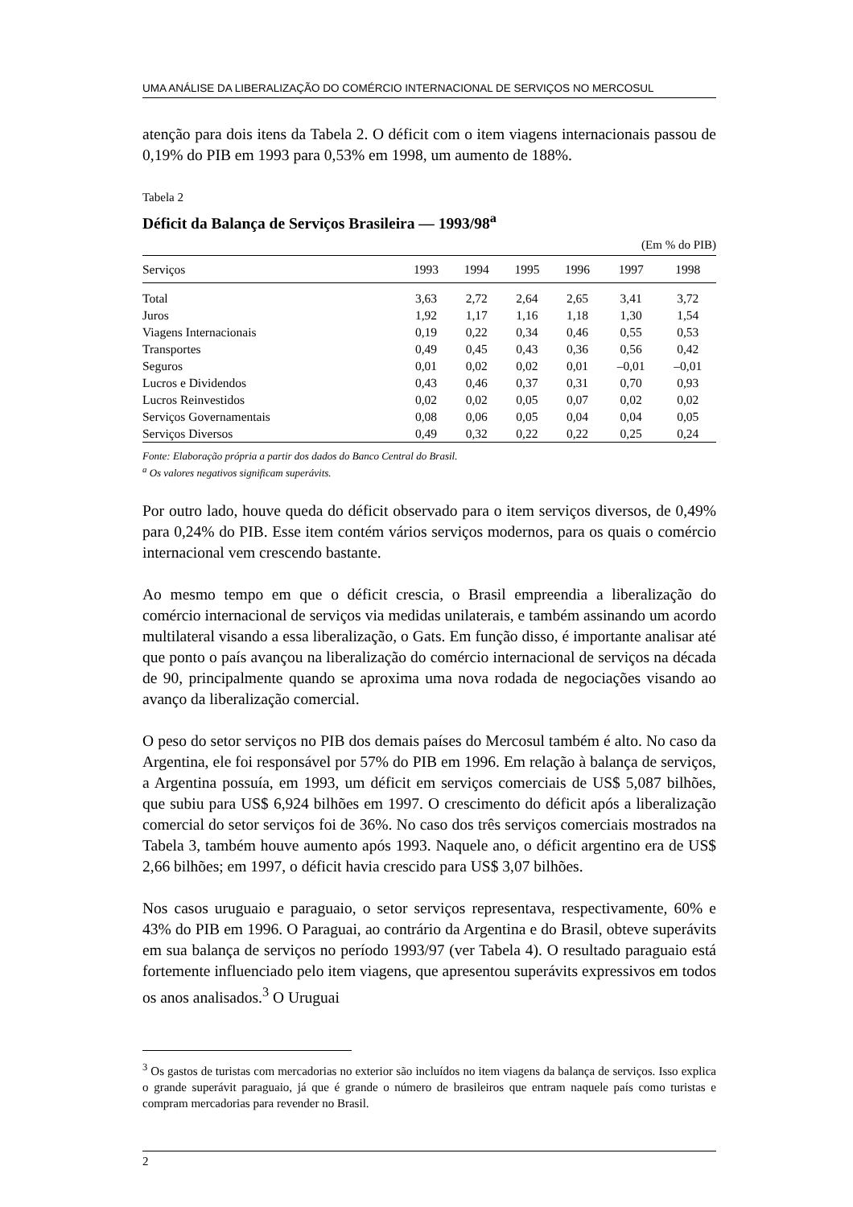UMA ANÁLISE DA LIBERALIZAÇÃO DO COMÉRCIO INTERNACIONAL DE SERVIÇOS NO MERCOSUL
atenção para dois itens da Tabela 2. O déficit com o item viagens internacionais passou de 0,19% do PIB em 1993 para 0,53% em 1998, um aumento de 188%.
Tabela 2
Déficit da Balança de Serviços Brasileira — 1993/98<sup>a</sup>
(Em % do PIB)
| Serviços | 1993 | 1994 | 1995 | 1996 | 1997 | 1998 |
| --- | --- | --- | --- | --- | --- | --- |
| Total | 3,63 | 2,72 | 2,64 | 2,65 | 3,41 | 3,72 |
| Juros | 1,92 | 1,17 | 1,16 | 1,18 | 1,30 | 1,54 |
| Viagens Internacionais | 0,19 | 0,22 | 0,34 | 0,46 | 0,55 | 0,53 |
| Transportes | 0,49 | 0,45 | 0,43 | 0,36 | 0,56 | 0,42 |
| Seguros | 0,01 | 0,02 | 0,02 | 0,01 | –0,01 | –0,01 |
| Lucros e Dividendos | 0,43 | 0,46 | 0,37 | 0,31 | 0,70 | 0,93 |
| Lucros Reinvestidos | 0,02 | 0,02 | 0,05 | 0,07 | 0,02 | 0,02 |
| Serviços Governamentais | 0,08 | 0,06 | 0,05 | 0,04 | 0,04 | 0,05 |
| Serviços Diversos | 0,49 | 0,32 | 0,22 | 0,22 | 0,25 | 0,24 |
Fonte: Elaboração própria a partir dos dados do Banco Central do Brasil.
<sup>a</sup> Os valores negativos significam superávits.
Por outro lado, houve queda do déficit observado para o item serviços diversos, de 0,49% para 0,24% do PIB. Esse item contém vários serviços modernos, para os quais o comércio internacional vem crescendo bastante.
Ao mesmo tempo em que o déficit crescia, o Brasil empreendia a liberalização do comércio internacional de serviços via medidas unilaterais, e também assinando um acordo multilateral visando a essa liberalização, o Gats. Em função disso, é importante analisar até que ponto o país avançou na liberalização do comércio internacional de serviços na década de 90, principalmente quando se aproxima uma nova rodada de negociações visando ao avanço da liberalização comercial.
O peso do setor serviços no PIB dos demais países do Mercosul também é alto. No caso da Argentina, ele foi responsável por 57% do PIB em 1996. Em relação à balança de serviços, a Argentina possuía, em 1993, um déficit em serviços comerciais de US$ 5,087 bilhões, que subiu para US$ 6,924 bilhões em 1997. O crescimento do déficit após a liberalização comercial do setor serviços foi de 36%. No caso dos três serviços comerciais mostrados na Tabela 3, também houve aumento após 1993. Naquele ano, o déficit argentino era de US$ 2,66 bilhões; em 1997, o déficit havia crescido para US$ 3,07 bilhões.
Nos casos uruguaio e paraguaio, o setor serviços representava, respectivamente, 60% e 43% do PIB em 1996. O Paraguai, ao contrário da Argentina e do Brasil, obteve superávits em sua balança de serviços no período 1993/97 (ver Tabela 4). O resultado paraguaio está fortemente influenciado pelo item viagens, que apresentou superávits expressivos em todos os anos analisados.<sup>3</sup> O Uruguai
<sup>3</sup> Os gastos de turistas com mercadorias no exterior são incluídos no item viagens da balança de serviços. Isso explica o grande superávit paraguaio, já que é grande o número de brasileiros que entram naquele país como turistas e compram mercadorias para revender no Brasil.
2